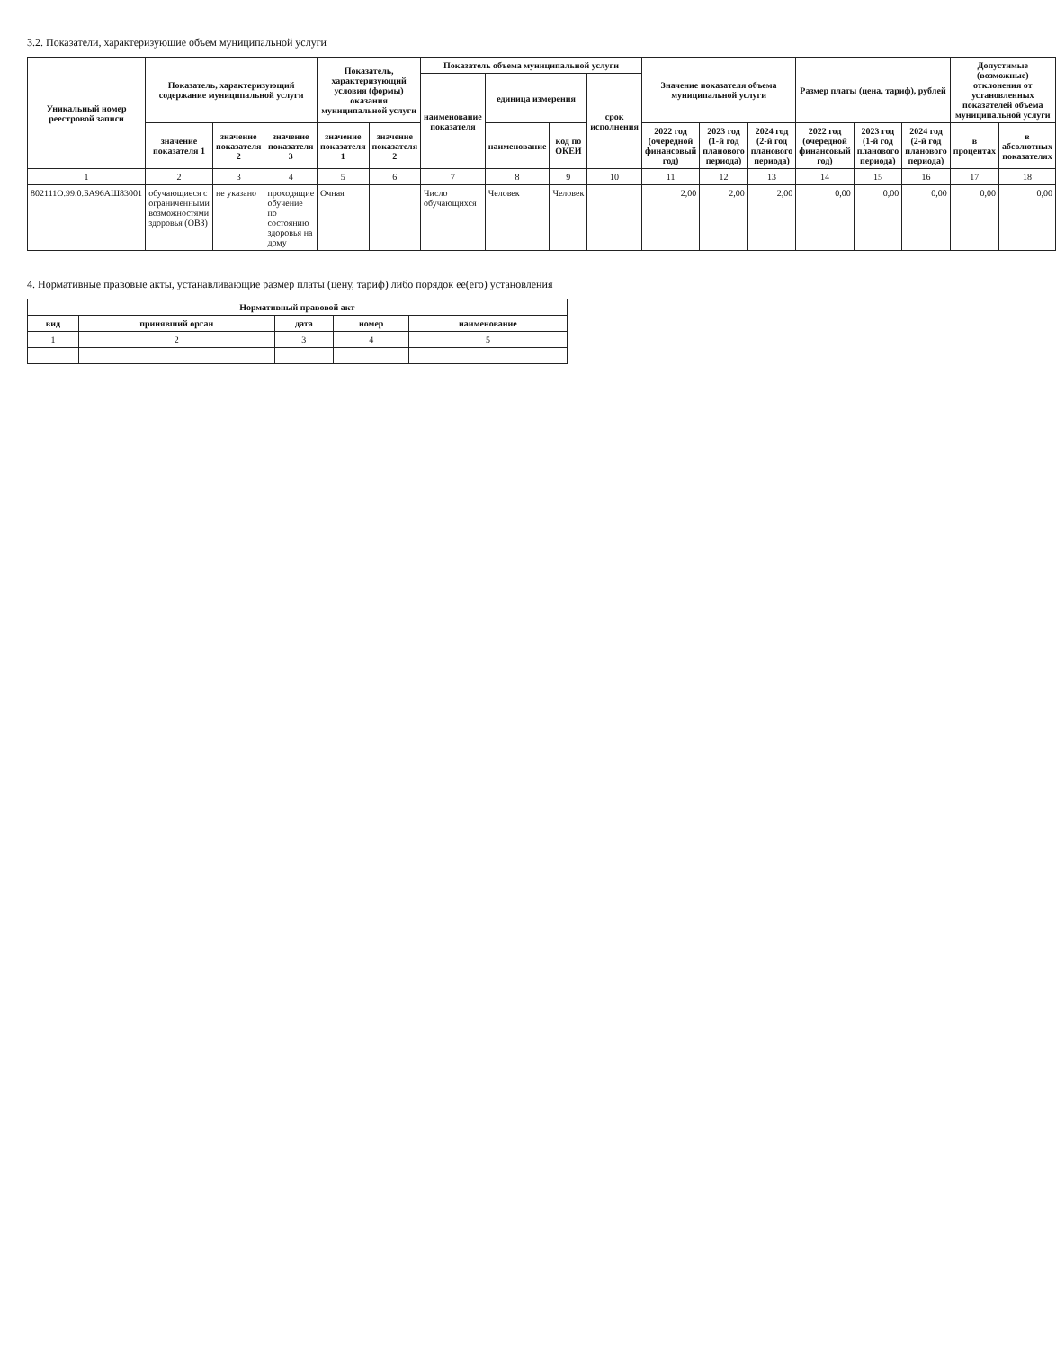3.2. Показатели, характеризующие объем муниципальной услуги
| Уникальный номер реестровой записи | Показатель, характеризующий содержание муниципальной услуги | | | Показатель, характеризующий условия (формы) оказания муниципальной услуги | | Показатель объема муниципальной услуги | | | | Значение показателя объема муниципальной услуги | | | Размер платы (цена, тариф), рублей | | | Допустимые (возможные) отклонения от установленных показателей объема муниципальной услуги | |
| --- | --- | --- | --- | --- | --- | --- | --- | --- | --- | --- | --- | --- | --- | --- | --- | --- | --- |
| | | | | | | наименование показателя | единица измерения | | срок исполнения | | | | | | | | |
| | значение показателя 1 | значение показателя 2 | значение показателя 3 | значение показателя 1 | значение показателя 2 | | наименование | код по ОКЕИ | | 2022 год (очередной финансовый год) | 2023 год (1-й год планового периода) | 2024 год (2-й год планового периода) | 2022 год (очередной финансовый год) | 2023 год (1-й год планового периода) | 2024 год (2-й год планового периода) | в процентах | в абсолютных показателях |
| 1 | 2 | 3 | 4 | 5 | 6 | 7 | 8 | 9 | 10 | 11 | 12 | 13 | 14 | 15 | 16 | 17 | 18 |
| 802111О.99.0.БА96АШ83001 | обучающиеся с ограниченными возможностями здоровья (ОВЗ) | не указано | проходящие обучение по состоянию здоровья на дому | Очная | | Число обучающихся | Человек | Человек | | 2,00 | 2,00 | 2,00 | 0,00 | 0,00 | 0,00 | 0,00 | 0,00 |
4. Нормативные правовые акты, устанавливающие размер платы (цену, тариф) либо порядок ее(его) установления
| Нормативный правовой акт | | | | |
| --- | --- | --- | --- | --- |
| вид | принявший орган | дата | номер | наименование |
| 1 | 2 | 3 | 4 | 5 |